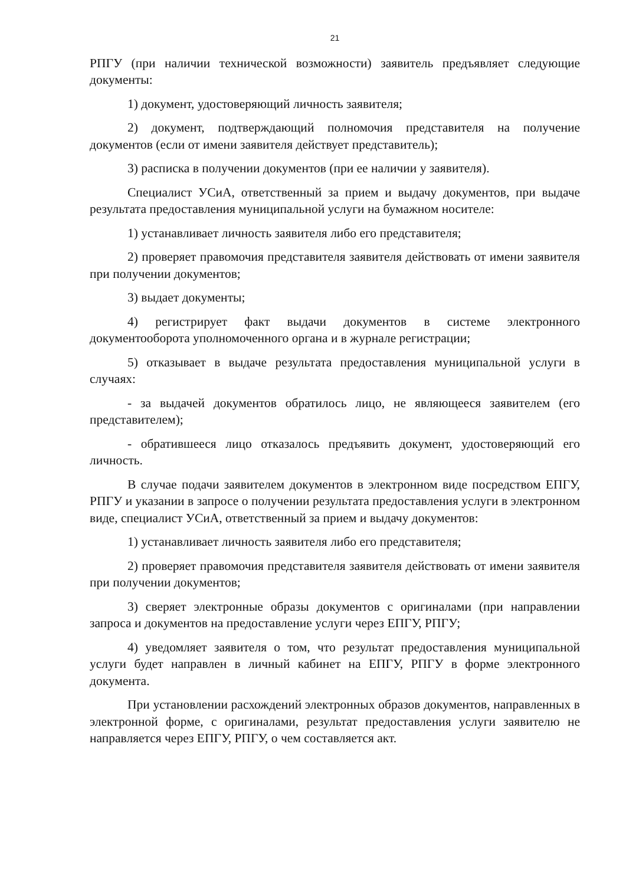21
РПГУ (при наличии технической возможности) заявитель предъявляет следующие документы:
1) документ, удостоверяющий личность заявителя;
2) документ, подтверждающий полномочия представителя на получение документов (если от имени заявителя действует представитель);
3) расписка в получении документов (при ее наличии у заявителя).
Специалист УСиА, ответственный за прием и выдачу документов, при выдаче результата предоставления муниципальной услуги на бумажном носителе:
1) устанавливает личность заявителя либо его представителя;
2) проверяет правомочия представителя заявителя действовать от имени заявителя при получении документов;
3) выдает документы;
4) регистрирует факт выдачи документов в системе электронного документооборота уполномоченного органа и в журнале регистрации;
5) отказывает в выдаче результата предоставления муниципальной услуги в случаях:
- за выдачей документов обратилось лицо, не являющееся заявителем (его представителем);
- обратившееся лицо отказалось предъявить документ, удостоверяющий его личность.
В случае подачи заявителем документов в электронном виде посредством ЕПГУ, РПГУ и указании в запросе о получении результата предоставления услуги в электронном виде, специалист УСиА, ответственный за прием и выдачу документов:
1) устанавливает личность заявителя либо его представителя;
2) проверяет правомочия представителя заявителя действовать от имени заявителя при получении документов;
3) сверяет электронные образы документов с оригиналами (при направлении запроса и документов на предоставление услуги через ЕПГУ, РПГУ;
4) уведомляет заявителя о том, что результат предоставления муниципальной услуги будет направлен в личный кабинет на ЕПГУ, РПГУ в форме электронного документа.
При установлении расхождений электронных образов документов, направленных в электронной форме, с оригиналами, результат предоставления услуги заявителю не направляется через ЕПГУ, РПГУ, о чем составляется акт.